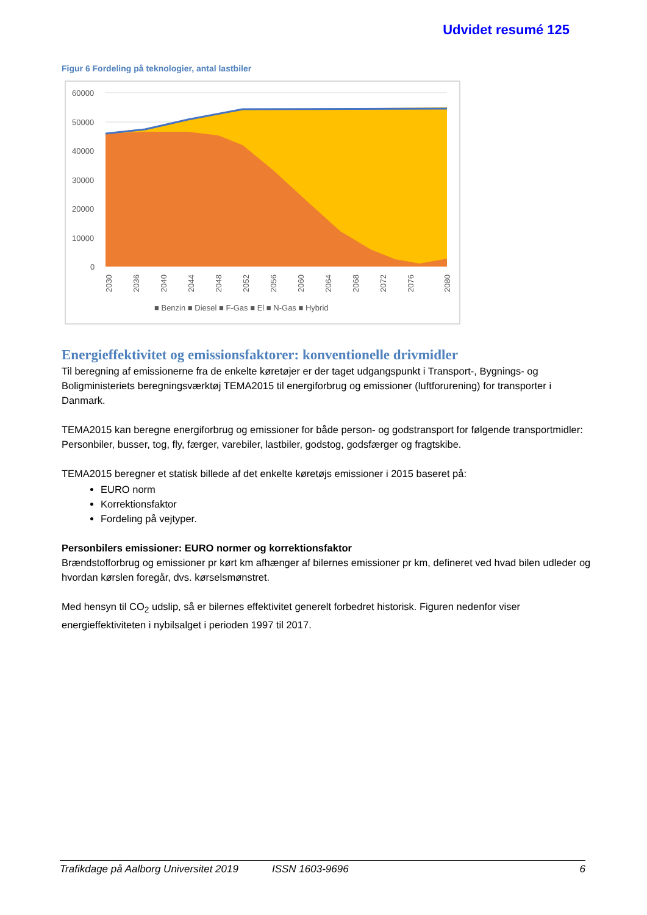Udvidet resumé 125
Figur 6 Fordeling på teknologier, antal lastbiler
60000
50000
40000
30000
20000
10000
0
2030
2036
2040
2044
2048
2052
2056
2060
2064
2068
2072
2076
2080
■ Benzin ■ Diesel ■ F-Gas ■ El ■ N-Gas ■ Hybrid
Energieffektivitet og emissionsfaktorer: konventionelle drivmidler
Til beregning af emissionerne fra de enkelte køretøjer er der taget udgangspunkt i Transport-, Bygnings- og Boligministeriets beregningsværktøj TEMA2015 til energiforbrug og emissioner (luftforurening) for transporter i Danmark.
TEMA2015 kan beregne energiforbrug og emissioner for både person- og godstransport for følgende transportmidler: Personbiler, busser, tog, fly, færger, varebiler, lastbiler, godstog, godsfærger og fragtskibe.
TEMA2015 beregner et statisk billede af det enkelte køretøjs emissioner i 2015 baseret på:
EURO norm
Korrektionsfaktor
Fordeling på vejtyper.
Personbilers emissioner: EURO normer og korrektionsfaktor
Brændstofforbrug og emissioner pr kørt km afhænger af bilernes emissioner pr km, defineret ved hvad bilen udleder og hvordan kørslen foregår, dvs. kørselsmønstret.
Med hensyn til CO<sub>2</sub> udslip, så er bilernes effektivitet generelt forbedret historisk. Figuren nedenfor viser energieffektiviteten i nybilsalget i perioden 1997 til 2017.
Trafikdage på Aalborg Universitet 2019 ISSN 1603-9696 6